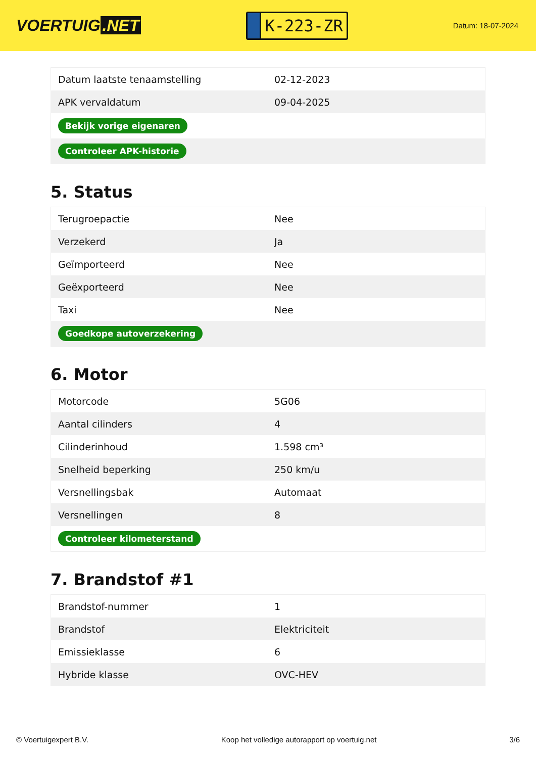VOERTUIG.NET
K-223-ZR
Datum: 18-07-2024
| Datum laatste tenaamstelling | 02-12-2023 |
| APK vervaldatum | 09-04-2025 |
| Bekijk vorige eigenaren | |
| Controleer APK-historie | |
5. Status
| Terugroepactie | Nee |
| Verzekerd | Ja |
| Geïmporteerd | Nee |
| Geëxporteerd | Nee |
| Taxi | Nee |
| Goedkope autoverzekering | |
6. Motor
| Motorcode | 5G06 |
| Aantal cilinders | 4 |
| Cilinderinhoud | 1.598 cm³ |
| Snelheid beperking | 250 km/u |
| Versnellingsbak | Automaat |
| Versnellingen | 8 |
| Controleer kilometerstand | |
7. Brandstof #1
| Brandstof-nummer | 1 |
| Brandstof | Elektriciteit |
| Emissieklasse | 6 |
| Hybride klasse | OVC-HEV |
© Voertuigexpert B.V. Koop het volledige autorapport op voertuig.net 3/6